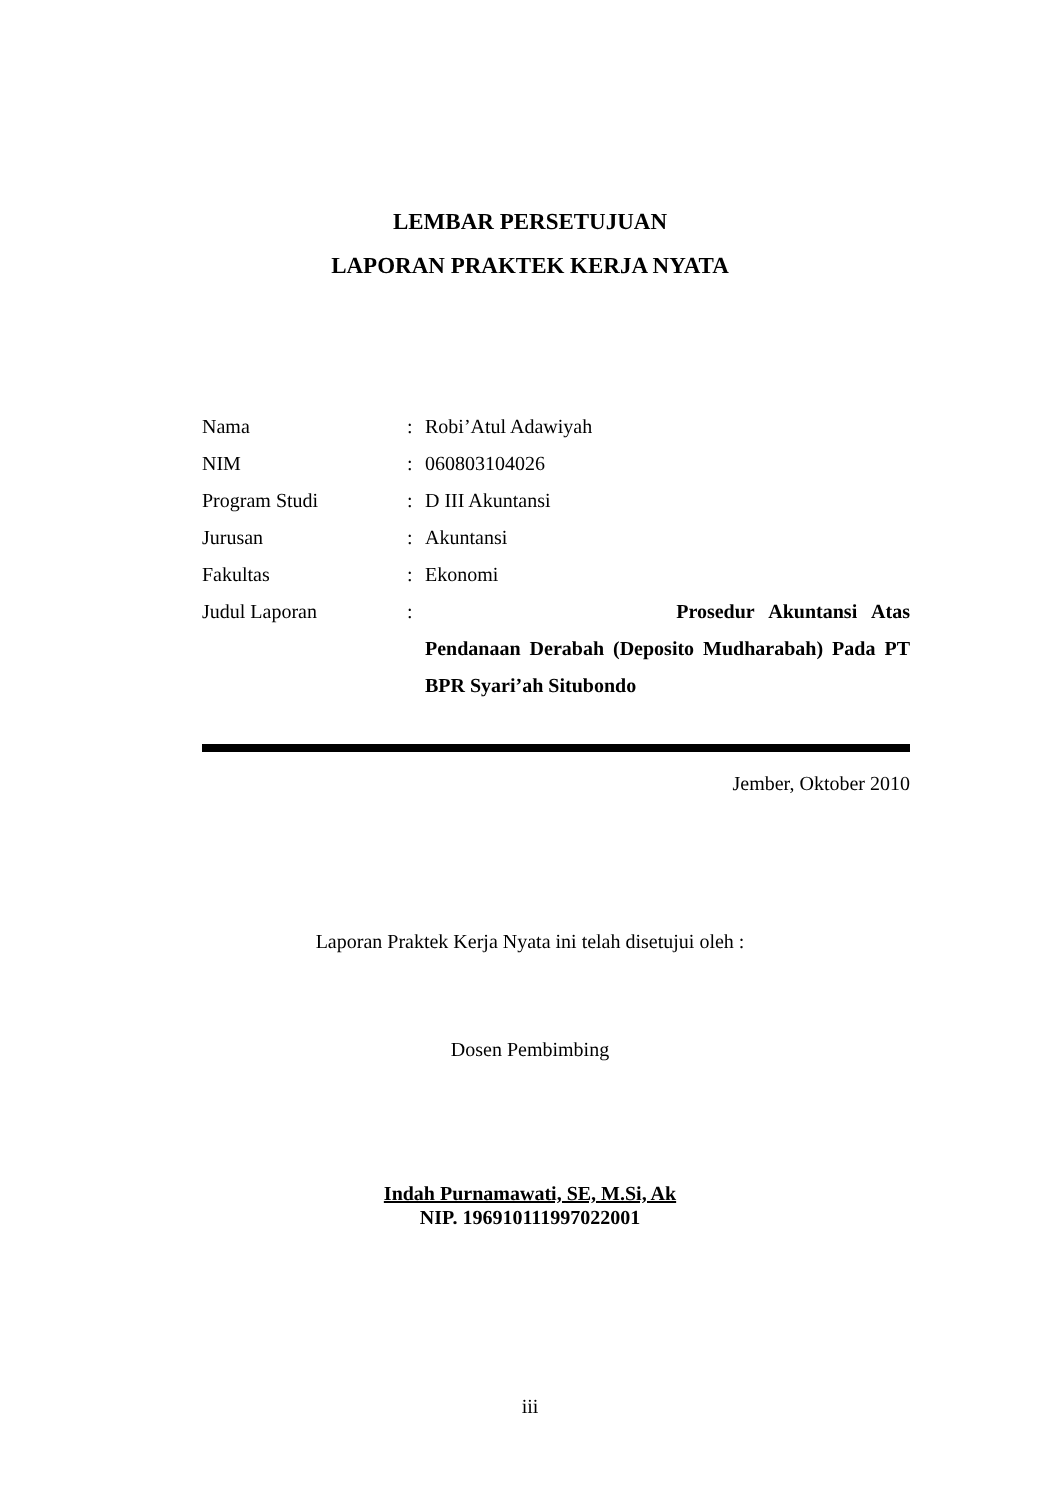LEMBAR PERSETUJUAN
LAPORAN PRAKTEK KERJA NYATA
| Nama | : | Robi’Atul Adawiyah |
| NIM | : | 060803104026 |
| Program Studi | : | D III Akuntansi |
| Jurusan | : | Akuntansi |
| Fakultas | : | Ekonomi |
| Judul Laporan | : | Prosedur Akuntansi Atas Pendanaan Derabah (Deposito Mudharabah) Pada PT BPR Syari’ah Situbondo |
Jember, Oktober 2010
Laporan Praktek Kerja Nyata ini telah disetujui oleh :
Dosen Pembimbing
Indah Purnamawati, SE, M.Si, Ak
NIP. 196910111997022001
iii